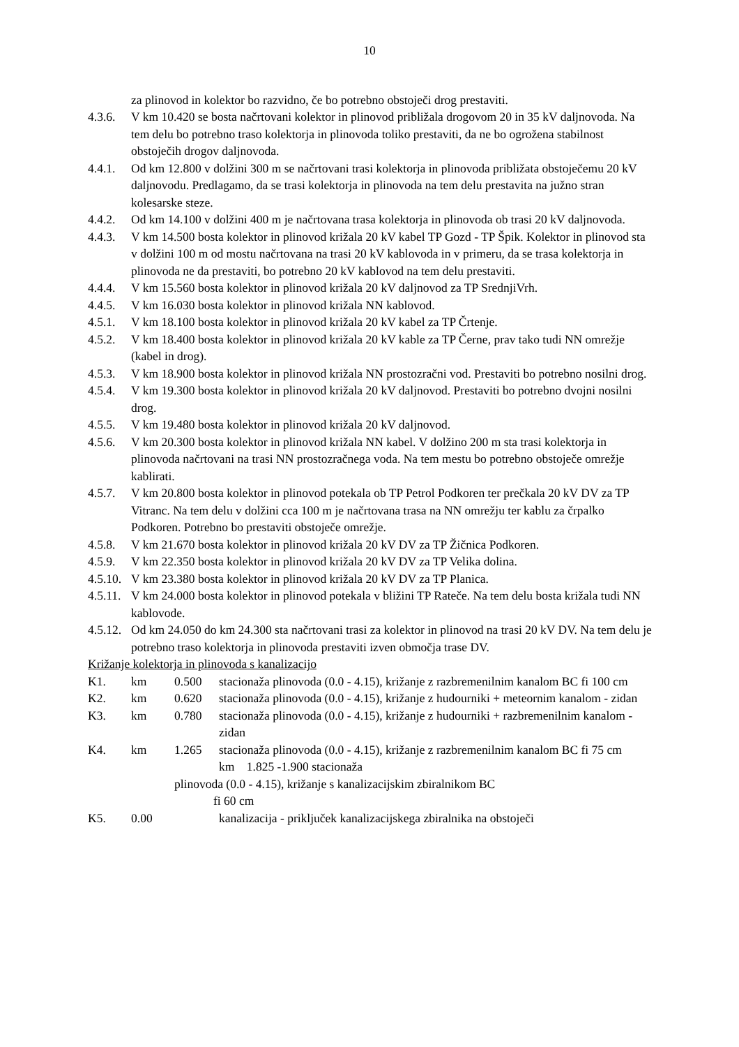10
za plinovod in kolektor bo razvidno, če bo potrebno obstoječi drog prestaviti.
4.3.6. V km 10.420 se bosta načrtovani kolektor in plinovod približala drogovom 20 in 35 kV daljnovoda. Na tem delu bo potrebno traso kolektorja in plinovoda toliko prestaviti, da ne bo ogrožena stabilnost obstoječih drogov daljnovoda.
4.4.1. Od km 12.800 v dolžini 300 m se načrtovani trasi kolektorja in plinovoda približata obstoječemu 20 kV daljnovodu. Predlagamo, da se trasi kolektorja in plinovoda na tem delu prestavita na južno stran kolesarske steze.
4.4.2. Od km 14.100 v dolžini 400 m je načrtovana trasa kolektorja in plinovoda ob trasi 20 kV daljnovoda.
4.4.3. V km 14.500 bosta kolektor in plinovod križala 20 kV kabel TP Gozd - TP Špik. Kolektor in plinovod sta v dolžini 100 m od mostu načrtovana na trasi 20 kV kablovoda in v primeru, da se trasa kolektorja in plinovoda ne da prestaviti, bo potrebno 20 kV kablovod na tem delu prestaviti.
4.4.4. V km 15.560 bosta kolektor in plinovod križala 20 kV daljnovod za TP SrednjiVrh.
4.4.5. V km 16.030 bosta kolektor in plinovod križala NN kablovod.
4.5.1. V km 18.100 bosta kolektor in plinovod križala 20 kV kabel za TP Črtenje.
4.5.2. V km 18.400 bosta kolektor in plinovod križala 20 kV kable za TP Černe, prav tako tudi NN omrežje (kabel in drog).
4.5.3. V km 18.900 bosta kolektor in plinovod križala NN prostozračni vod. Prestaviti bo potrebno nosilni drog.
4.5.4. V km 19.300 bosta kolektor in plinovod križala 20 kV daljnovod. Prestaviti bo potrebno dvojni nosilni drog.
4.5.5. V km 19.480 bosta kolektor in plinovod križala 20 kV daljnovod.
4.5.6. V km 20.300 bosta kolektor in plinovod križala NN kabel. V dolžino 200 m sta trasi kolektorja in plinovoda načrtovani na trasi NN prostozračnega voda. Na tem mestu bo potrebno obstoječe omrežje kablirati.
4.5.7. V km 20.800 bosta kolektor in plinovod potekala ob TP Petrol Podkoren ter prečkala 20 kV DV za TP Vitranc. Na tem delu v dolžini cca 100 m je načrtovana trasa na NN omrežju ter kablu za črpalko Podkoren. Potrebno bo prestaviti obstoječe omrežje.
4.5.8. V km 21.670 bosta kolektor in plinovod križala 20 kV DV za TP Žičnica Podkoren.
4.5.9. V km 22.350 bosta kolektor in plinovod križala 20 kV DV za TP Velika dolina.
4.5.10. V km 23.380 bosta kolektor in plinovod križala 20 kV DV za TP Planica.
4.5.11. V km 24.000 bosta kolektor in plinovod potekala v bližini TP Rateče. Na tem delu bosta križala tudi NN kablovode.
4.5.12. Od km 24.050 do km 24.300 sta načrtovani trasi za kolektor in plinovod na trasi 20 kV DV. Na tem delu je potrebno traso kolektorja in plinovoda prestaviti izven območja trase DV.
Križanje kolektorja in plinovoda s kanalizacijo
K1. km 0.500 stacionaža plinovoda (0.0 - 4.15), križanje z razbremenilnim kanalom BC fi 100 cm
K2. km 0.620 stacionaža plinovoda (0.0 - 4.15), križanje z hudourniki + meteornim kanalom - zidan
K3. km 0.780 stacionaža plinovoda (0.0 - 4.15), križanje z hudourniki + razbremenilnim kanalom - zidan
K4. km 1.265 stacionaža plinovoda (0.0 - 4.15), križanje z razbremenilnim kanalom BC fi 75 cm km 1.825 -1.900 stacionaža
plinovoda (0.0 - 4.15), križanje s kanalizacijskim zbiralnikom BC
fi 60 cm
K5. 0.00 kanalizacija - priključek kanalizacijskega zbiralnika na obstoječi